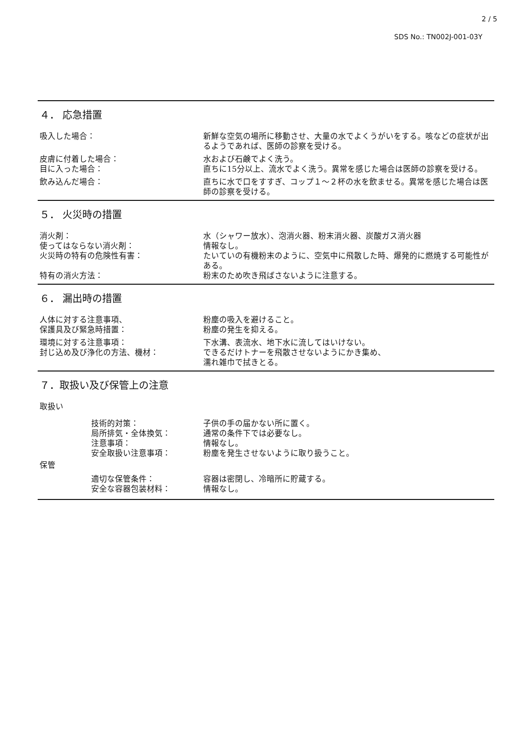2 / 5
SDS No.: TN002J-001-03Y
４． 応急措置
吸入した場合： 新鮮な空気の場所に移動させ、大量の水でよくうがいをする。咳などの症状が出るようであれば、医師の診察を受ける。
皮膚に付着した場合： 水および石鹸でよく洗う。
目に入った場合： 直ちに15分以上、流水でよく洗う。異常を感じた場合は医師の診察を受ける。
飲み込んだ場合： 直ちに水で口をすすぎ、コップ１～２杯の水を飲ませる。異常を感じた場合は医師の診察を受ける。
５． 火災時の措置
消火剤： 水（シャワー放水）、泡消火器、粉末消火器、炭酸ガス消火器
使ってはならない消火剤： 情報なし。
火災時の特有の危険性有害： たいていの有機粉末のように、空気中に飛散した時、爆発的に燃焼する可能性がある。
特有の消火方法： 粉末のため吹き飛ばさないように注意する。
６． 漏出時の措置
人体に対する注意事項、 粉塵の吸入を避けること。
保護具及び緊急時措置： 粉塵の発生を抑える。
環境に対する注意事項： 下水溝、表流水、地下水に流してはいけない。
封じ込め及び浄化の方法、機材： できるだけトナーを飛散させないようにかき集め、
濡れ雑巾で拭きとる。
７．取扱い及び保管上の注意
取扱い
技術的対策： 子供の手の届かない所に置く。
局所排気・全体換気： 通常の条件下では必要なし。
注意事項： 情報なし。
安全取扱い注意事項： 粉塵を発生させないように取り扱うこと。
保管
適切な保管条件： 容器は密閉し、冷暗所に貯蔵する。
安全な容器包装材料： 情報なし。